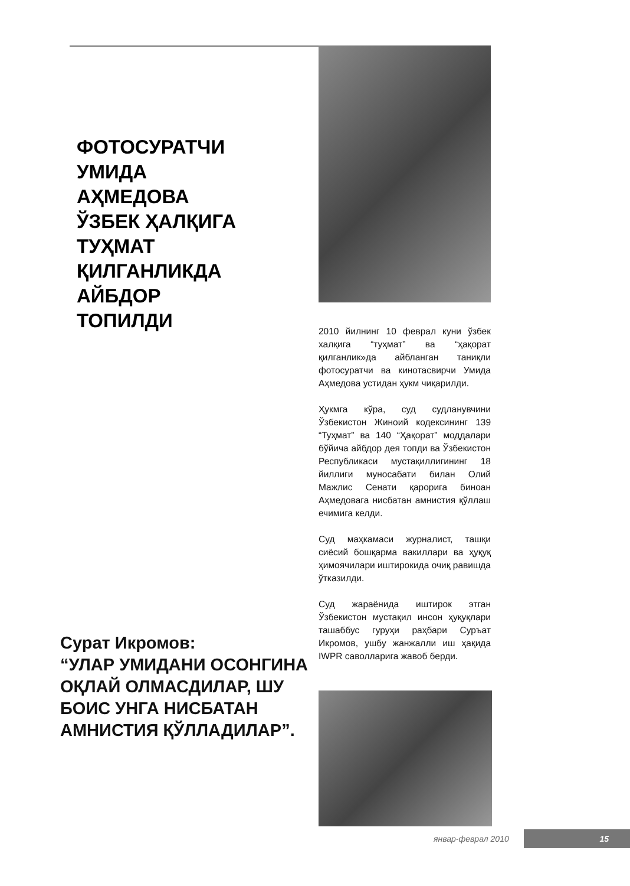ФОТОСУРАТЧИ
УМИДА
АҲМЕДОВА
ЎЗБЕК ҲАЛҚИГА
ТУҲМАТ
ҚИЛГАНЛИКДА
АЙБДОР
ТОПИЛДИ
2010 йилнинг 10 феврал куни ўзбек халқига “туҳмат” ва “ҳақорат қилганлик»да айбланган таниқли фотосуратчи ва кинотасвирчи Умида Аҳмедова устидан ҳукм чиқарилди.
Ҳукмга кўра, суд судланувчини Ўзбекистон Жиноий кодексининг 139 “Туҳмат” ва 140 “Ҳақорат” моддалари бўйича айбдор дея топди ва Ўзбекистон Республикаси мустақиллигининг 18 йиллиги муносабати билан Олий Мажлис Сенати қарорига биноан Аҳмедовага нисбатан амнистия қўллаш ечимига келди.
Суд маҳкамаси журналист, ташқи сиёсий бошқарма вакиллари ва ҳуқуқ ҳимоячилари иштирокида очиқ равишда ўтказилди.
Суд жараёнида иштирок этган Ўзбекистон мустақил инсон ҳуқуқлари ташаббус гуруҳи раҳбари Суръат Икромов, ушбу жанжалли иш ҳақида IWPR саволларига жавоб берди.
Сурат Икромов:
“УЛАР УМИДАНИ ОСОНГИНА
ОҚЛАЙ ОЛМАСДИЛАР, ШУ
БОИС УНГА НИСБАТАН
АМНИСТИЯ ҚЎЛЛАДИЛАР”.
январ-феврал 2010 15